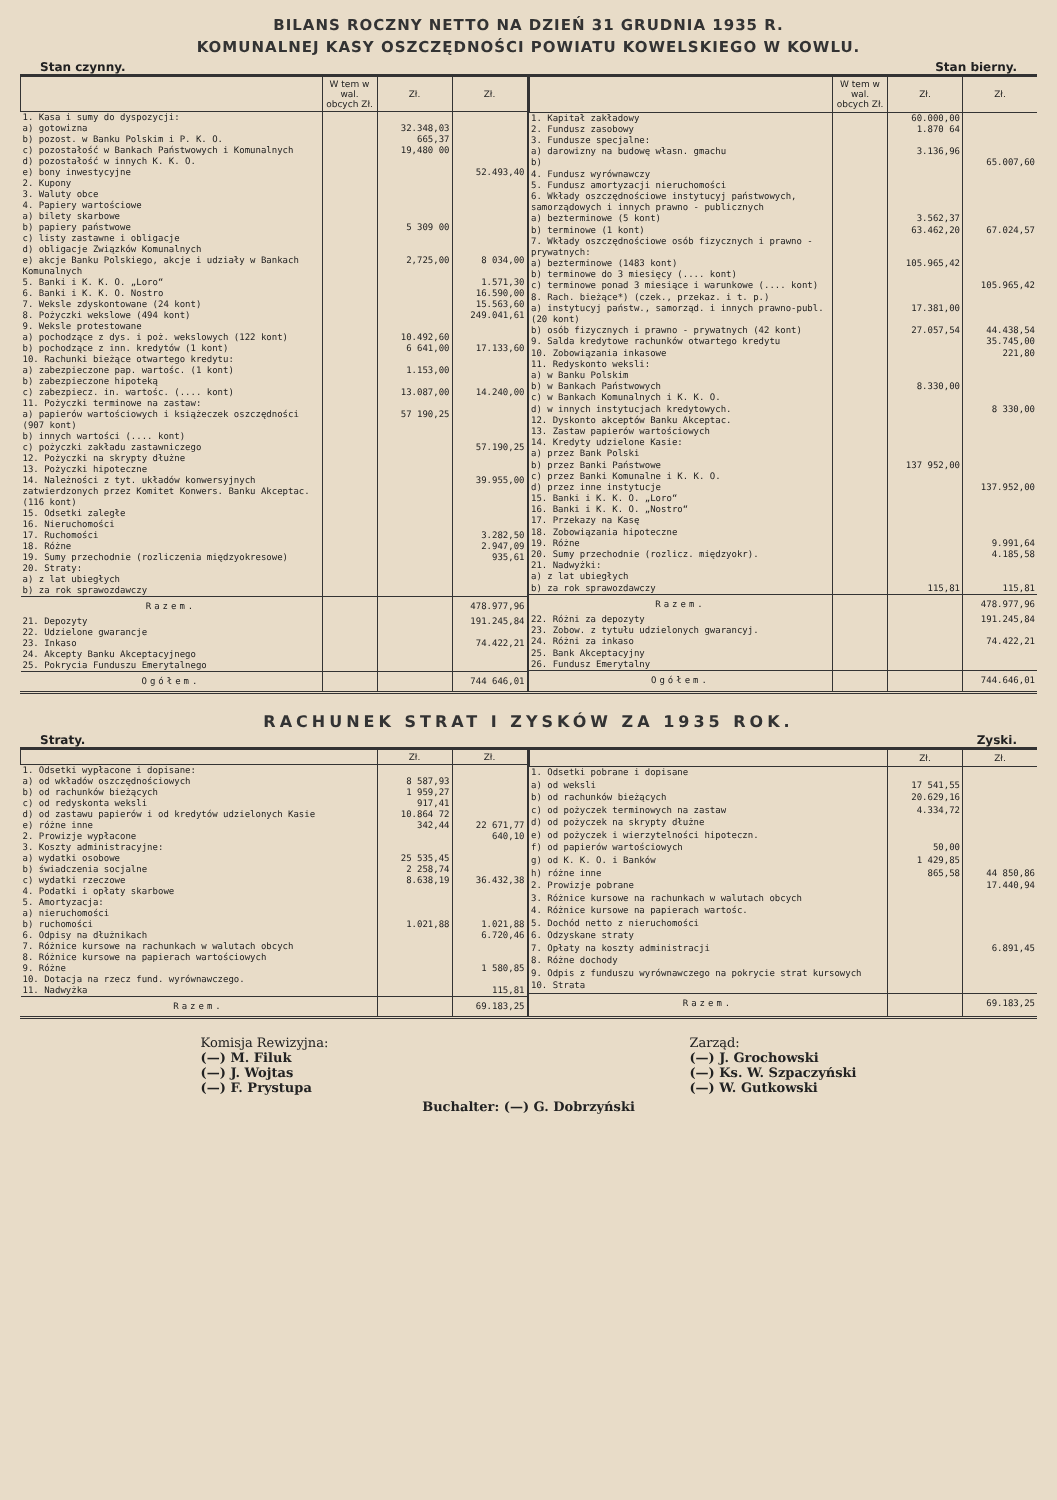BILANS ROCZNY NETTO NA DZIEŃ 31 GRUDNIA 1935 R.
KOMUNALNEJ KASY OSZCZĘDNOŚCI POWIATU KOWELSKIEGO W KOWLU.
Stan czynny. Stan bierny.
| | W tem w wal. obcych Zł. | Zł. | Zł. |
| --- | --- | --- | --- |
| 1. Kasa i sumy do dyspozycji: | | | |
| a) gotowizna | | 32.348,03 | |
| b) pozost. w Banku Polskim i P. K. O. | | 665,37 | |
| c) pozostałość w Bankach Państwowych i Komunalnych | | 19,480 00 | |
| d) pozostałość w innych K. K. O. | | | |
| e) bony inwestycyjne | | | 52.493,40 |
| 2. Kupony | | | |
| 3. Waluty obce | | | |
| 4. Papiery wartościowe | | | |
| a) bilety skarbowe | | | |
| b) papiery państwowe | | 5 309 00 | |
| c) listy zastawne i obligacje | | | |
| d) obligacje Związków Komunalnych | | | |
| e) akcje Banku Polskiego, akcje i udziały w Bankach Komunalnych | | 2,725,00 | 8 034,00 |
| 5. Banki i K. K. O. „Loro“ | | | 1.571,30 |
| 6. Banki i K. K. O. Nostro | | | 16.590,00 |
| 7. Weksle zdyskontowane (24 kont) | | | 15.563,60 |
| 8. Pożyczki wekslowe (494 kont) | | | 249.041,61 |
| 9. Weksle protestowane | | | |
| a) pochodzące z dys. i poż. wekslowych (122 kont) | | 10.492,60 | |
| b) pochodzące z inn. kredytów (1 kont) | | 6 641,00 | 17.133,60 |
| 10. Rachunki bieżące otwartego kredytu: | | | |
| a) zabezpieczone pap. wartośc. (1 kont) | | 1.153,00 | |
| b) zabezpieczone hipoteką | | | |
| c) zabezpiecz. in. wartośc. (.... kont) | | 13.087,00 | 14.240,00 |
| 11. Pożyczki terminowe na zastaw: | | | |
| a) papierów wartościowych i książeczek oszczędności (907 kont) | | 57 190,25 | |
| b) innych wartości (.... kont) | | | |
| c) pożyczki zakładu zastawniczego | | | 57.190,25 |
| 12. Pożyczki na skrypty dłużne | | | |
| 13. Pożyczki hipoteczne | | | |
| 14. Należności z tyt. układów konwersyjnych zatwierdzonych przez Komitet Konwers. Banku Akceptac. (116 kont) | | | 39.955,00 |
| 15. Odsetki zaległe | | | |
| 16. Nieruchomości | | | |
| 17. Ruchomości | | | 3.282,50 |
| 18. Różne | | | 2.947,09 |
| 19. Sumy przechodnie (rozliczenia międzyokresowe) | | | 935,61 |
| 20. Straty: | | | |
| a) z lat ubiegłych | | | |
| b) za rok sprawozdawczy | | | |
| Razem. | | | 478.977,96 |
| 21. Depozyty | | | 191.245,84 |
| 22. Udzielone gwarancje | | | |
| 23. Inkaso | | | 74.422,21 |
| 24. Akcepty Banku Akceptacyjnego | | | |
| 25. Pokrycia Funduszu Emerytalnego | | | |
| Ogółem. | | | 744 646,01 |
| | W tem w wal. obcych Zł. | Zł. | Zł. |
| --- | --- | --- | --- |
| 1. Kapitał zakładowy | | 60.000,00 | |
| 2. Fundusz zasobowy | | 1.870 64 | |
| 3. Fundusze specjalne: | | | |
| a) darowizny na budowę własn. gmachu | | 3.136,96 | |
| b) | | | 65.007,60 |
| 4. Fundusz wyrównawczy | | | |
| 5. Fundusz amortyzacji nieruchomości | | | |
| 6. Wkłady oszczędnościowe instytucyj państwowych, samorządowych i innych prawno - publicznych | | | |
| a) bezterminowe (5 kont) | | 3.562,37 | |
| b) terminowe (1 kont) | | 63.462,20 | 67.024,57 |
| 7. Wkłady oszczędnościowe osób fizycznych i prawno - prywatnych: | | | |
| a) bezterminowe (1483 kont) | | 105.965,42 | |
| b) terminowe do 3 miesięcy (.... kont) | | | |
| c) terminowe ponad 3 miesiące i warunkowe (.... kont) | | | 105.965,42 |
| 8. Rach. bieżące*) (czek., przekaz. i t. p.) | | | |
| a) instytucyj państw., samorząd. i innych prawno-publ. (20 kont) | | 17.381,00 | |
| b) osób fizycznych i prawno - prywatnych (42 kont) | | 27.057,54 | 44.438,54 |
| 9. Salda kredytowe rachunków otwartego kredytu | | | 35.745,00 |
| 10. Zobowiązania inkasowe | | | 221,80 |
| 11. Redyskonto weksli: | | | |
| a) w Banku Polskim | | | |
| b) w Bankach Państwowych | | 8.330,00 | |
| c) w Bankach Komunalnych i K. K. O. | | | |
| d) w innych instytucjach kredytowych. | | | 8 330,00 |
| 12. Dyskonto akceptów Banku Akceptac. | | | |
| 13. Zastaw papierów wartościowych | | | |
| 14. Kredyty udzielone Kasie: | | | |
| a) przez Bank Polski | | | |
| b) przez Banki Państwowe | | 137 952,00 | |
| c) przez Banki Komunalne i K. K. O. | | | |
| d) przez inne instytucje | | | 137.952,00 |
| 15. Banki i K. K. O. „Loro“ | | | |
| 16. Banki i K. K. O. „Nostro“ | | | |
| 17. Przekazy na Kasę | | | |
| 18. Zobowiązania hipoteczne | | | |
| 19. Różne | | | 9.991,64 |
| 20. Sumy przechodnie (rozlicz. międzyokr). | | | 4.185,58 |
| 21. Nadwyżki: | | | |
| a) z lat ubiegłych | | | |
| b) za rok sprawozdawczy | | 115,81 | 115,81 |
| Razem. | | | 478.977,96 |
| 22. Różni za depozyty | | | 191.245,84 |
| 23. Zobow. z tytułu udzielonych gwarancyj. | | | |
| 24. Różni za inkaso | | | 74.422,21 |
| 25. Bank Akceptacyjny | | | |
| 26. Fundusz Emerytalny | | | |
| Ogółem. | | | 744.646,01 |
RACHUNEK STRAT I ZYSKÓW ZA 1935 ROK.
Straty. Zyski.
| | Zł. | Zł. |
| --- | --- | --- |
| 1. Odsetki wypłacone i dopisane: | | |
| a) od wkładów oszczędnościowych | 8 587,93 | |
| b) od rachunków bieżących | 1 959,27 | |
| c) od redyskonta weksli | 917,41 | |
| d) od zastawu papierów i od kredytów udzielonych Kasie | 10.864 72 | |
| e) różne inne | 342,44 | 22 671,77 |
| 2. Prowizje wypłacone | | 640,10 |
| 3. Koszty administracyjne: | | |
| a) wydatki osobowe | 25 535,45 | |
| b) świadczenia socjalne | 2 258,74 | |
| c) wydatki rzeczowe | 8.638,19 | 36.432,38 |
| 4. Podatki i opłaty skarbowe | | |
| 5. Amortyzacja: | | |
| a) nieruchomości | | |
| b) ruchomości | 1.021,88 | 1.021,88 |
| 6. Odpisy na dłużnikach | | 6.720,46 |
| 7. Różnice kursowe na rachunkach w walutach obcych | | |
| 8. Różnice kursowe na papierach wartościowych | | |
| 9. Różne | | 1 580,85 |
| 10. Dotacja na rzecz fund. wyrównawczego. | | |
| 11. Nadwyżka | | 115,81 |
| Razem. | | 69.183,25 |
| | Zł. | Zł. |
| --- | --- | --- |
| 1. Odsetki pobrane i dopisane | | |
| a) od weksli | 17 541,55 | |
| b) od rachunków bieżących | 20.629,16 | |
| c) od pożyczek terminowych na zastaw | 4.334,72 | |
| d) od pożyczek na skrypty dłużne | | |
| e) od pożyczek i wierzytelności hipoteczn. | | |
| f) od papierów wartościowych | 50,00 | |
| g) od K. K. O. i Banków | 1 429,85 | |
| h) różne inne | 865,58 | 44 850,86 |
| 2. Prowizje pobrane | | 17.440,94 |
| 3. Różnice kursowe na rachunkach w walutach obcych | | |
| 4. Różnice kursowe na papierach wartośc. | | |
| 5. Dochód netto z nieruchomości | | |
| 6. Odzyskane straty | | |
| 7. Opłaty na koszty administracji | | 6.891,45 |
| 8. Różne dochody | | |
| 9. Odpis z funduszu wyrównawczego na pokrycie strat kursowych | | |
| 10. Strata | | |
| Razem. | | 69.183,25 |
Komisja Rewizyjna:
(—) M. Filuk
(—) J. Wojtas
(—) F. Prystupa
Zarząd:
(—) J. Grochowski
(—) Ks. W. Szpaczyński
(—) W. Gutkowski
Buchalter: (—) G. Dobrzyński